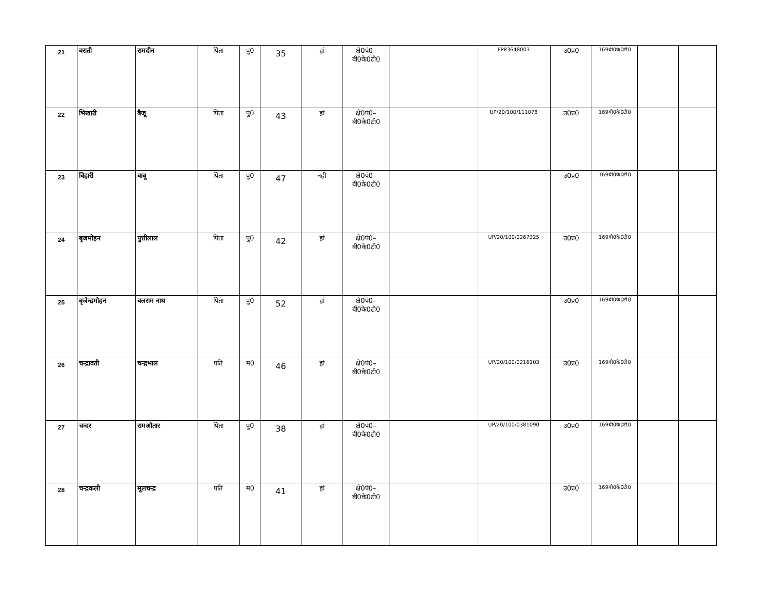| 21 | बराती | रामदीन | पिता | पु0 | 35 | हां | क्षे0पं0– बी0के0टी0 | | FPP3648003 | उ0प्र0 | 169बी0के0टी0 | | |
| 22 | भिखारी | बैजू | पिता | पु0 | 43 | हां | क्षे0पं0– बी0के0टी0 | | UP/20/100/111078 | उ0प्र0 | 169बी0के0टी0 | | |
| 23 | बिहारी | बाबू | पिता | पु0 | 47 | नही | क्षे0पं0– बी0के0टी0 | | | उ0प्र0 | 169बी0के0टी0 | | |
| 24 | बृजमोहन | पुत्तीलाल | पिता | पु0 | 42 | हां | क्षे0पं0– बी0के0टी0 | | UP/20/100/0267325 | उ0प्र0 | 169बी0के0टी0 | | |
| 25 | बृजेन्द्रमोहन | बलराम नाथ | पिता | पु0 | 52 | हां | क्षे0पं0– बी0के0टी0 | | | उ0प्र0 | 169बी0के0टी0 | | |
| 26 | चन्द्रावती | चन्द्रभाल | पति | म0 | 46 | हां | क्षे0पं0– बी0के0टी0 | | UP/20/100/0216103 | उ0प्र0 | 169बी0के0टी0 | | |
| 27 | चन्दर | रामऔतार | पिता | पु0 | 38 | हां | क्षे0पं0– बी0के0टी0 | | UP/20/100/0381090 | उ0प्र0 | 169बी0के0टी0 | | |
| 28 | चन्द्रकली | मूलचन्द्र | पति | म0 | 41 | हां | क्षे0पं0– बी0के0टी0 | | | उ0प्र0 | 169बी0के0टी0 | | |